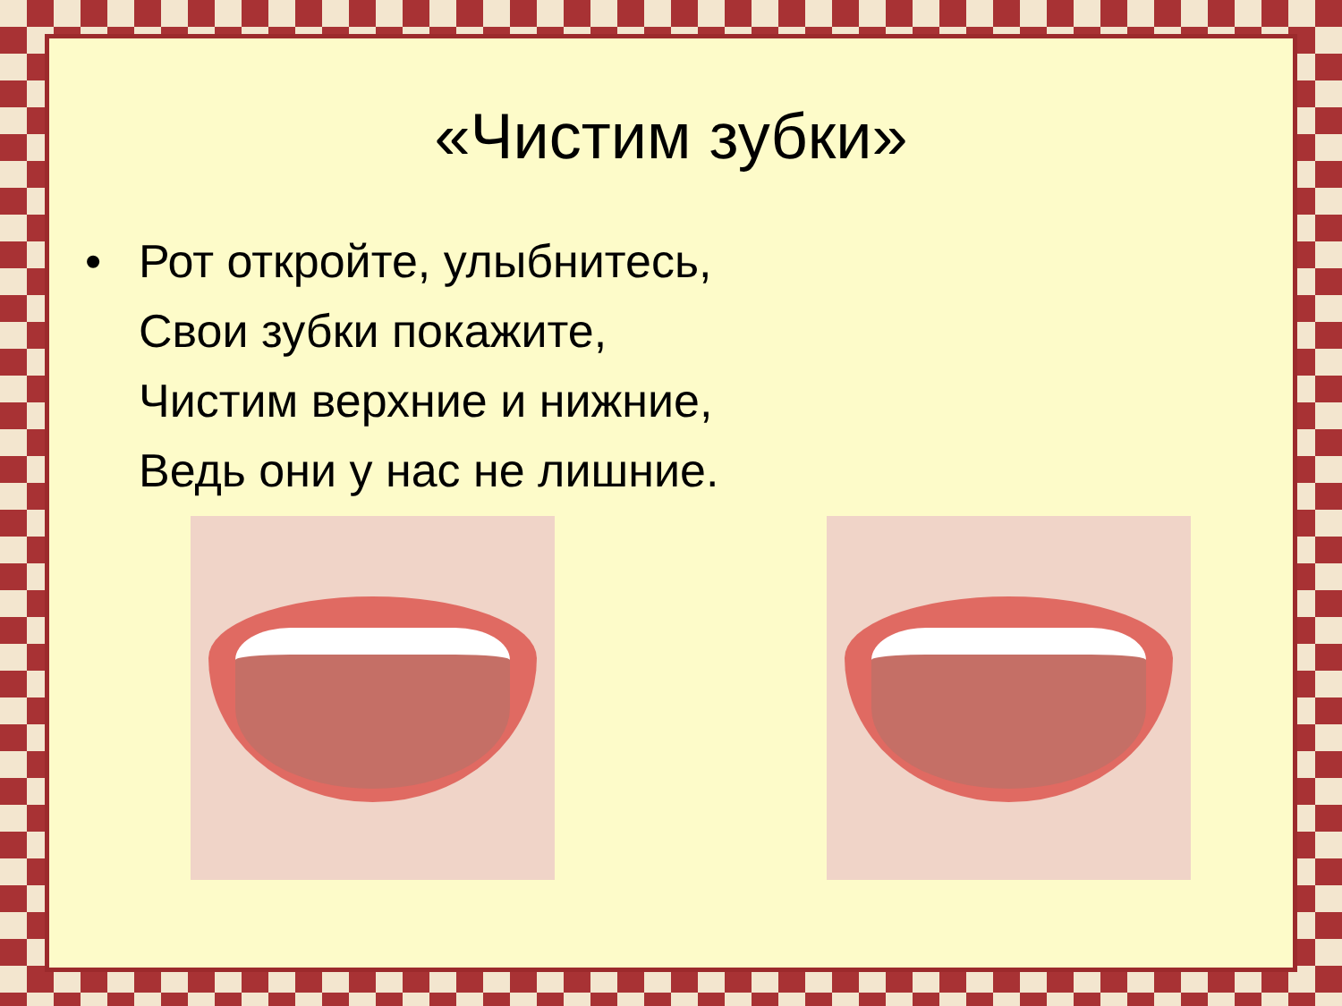«Чистим зубки»
• Рот откройте, улыбнитесь,
Свои зубки покажите,
Чистим верхние и нижние,
Ведь они у нас не лишние.